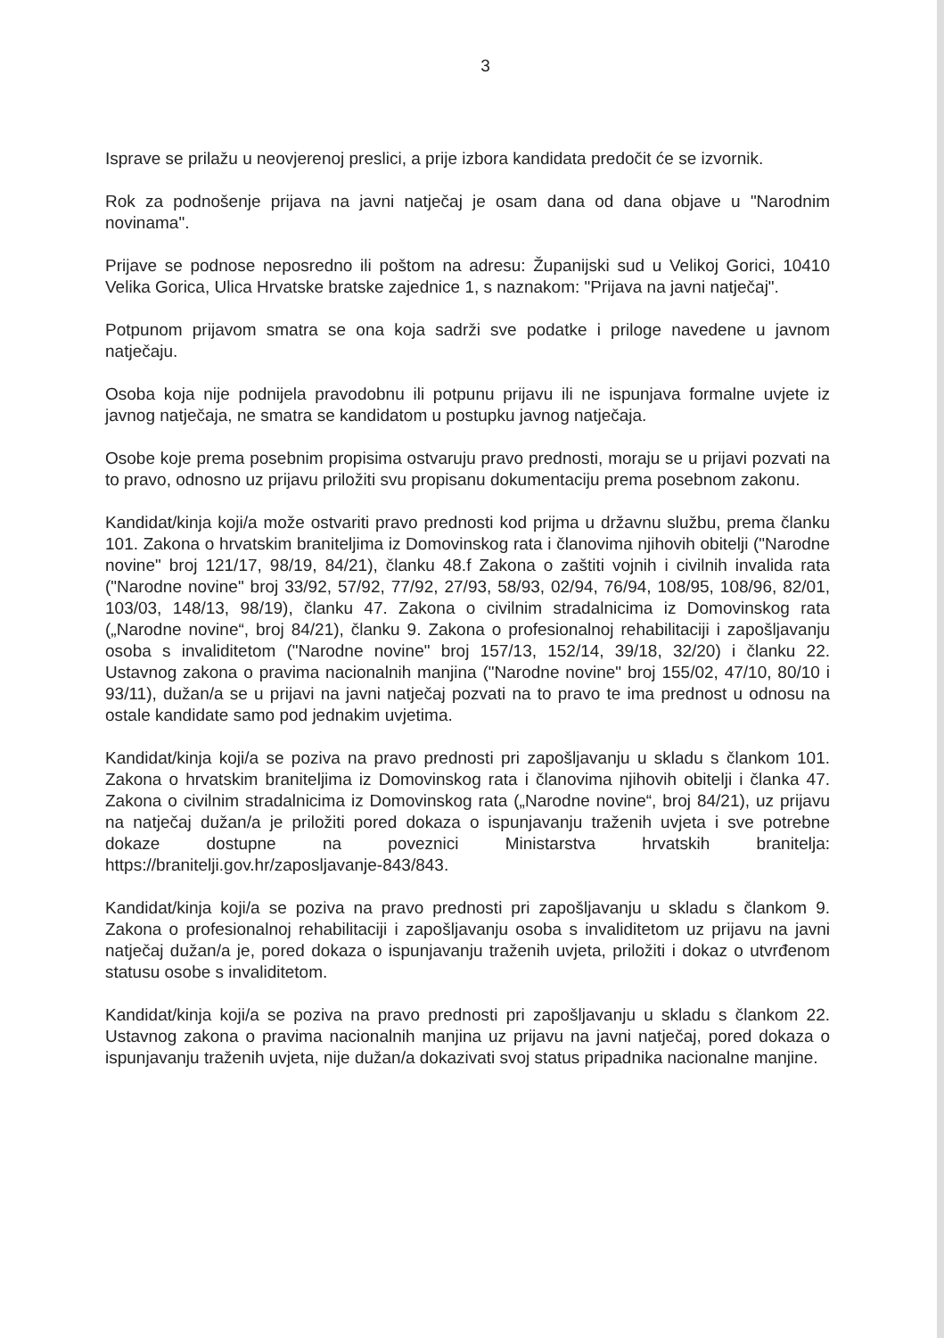3
Isprave se prilažu u neovjerenoj preslici, a prije izbora kandidata predočit će se izvornik.
Rok za podnošenje prijava na javni natječaj je osam dana od dana objave u "Narodnim novinama".
Prijave se podnose neposredno ili poštom na adresu: Županijski sud u Velikoj Gorici, 10410 Velika Gorica, Ulica Hrvatske bratske zajednice 1, s naznakom: "Prijava na javni natječaj".
Potpunom prijavom smatra se ona koja sadrži sve podatke i priloge navedene u javnom natječaju.
Osoba koja nije podnijela pravodobnu ili potpunu prijavu ili ne ispunjava formalne uvjete iz javnog natječaja, ne smatra se kandidatom u postupku javnog natječaja.
Osobe koje prema posebnim propisima ostvaruju pravo prednosti, moraju se u prijavi pozvati na to pravo, odnosno uz prijavu priložiti svu propisanu dokumentaciju prema posebnom zakonu.
Kandidat/kinja koji/a može ostvariti pravo prednosti kod prijma u državnu službu, prema članku 101. Zakona o hrvatskim braniteljima iz Domovinskog rata i članovima njihovih obitelji ("Narodne novine" broj 121/17, 98/19, 84/21), članku 48.f Zakona o zaštiti vojnih i civilnih invalida rata ("Narodne novine" broj 33/92, 57/92, 77/92, 27/93, 58/93, 02/94, 76/94, 108/95, 108/96, 82/01, 103/03, 148/13, 98/19), članku 47. Zakona o civilnim stradalnicima iz Domovinskog rata („Narodne novine“, broj 84/21), članku 9. Zakona o profesionalnoj rehabilitaciji i zapošljavanju osoba s invaliditetom ("Narodne novine" broj 157/13, 152/14, 39/18, 32/20) i članku 22. Ustavnog zakona o pravima nacionalnih manjina ("Narodne novine" broj 155/02, 47/10, 80/10 i 93/11), dužan/a se u prijavi na javni natječaj pozvati na to pravo te ima prednost u odnosu na ostale kandidate samo pod jednakim uvjetima.
Kandidat/kinja koji/a se poziva na pravo prednosti pri zapošljavanju u skladu s člankom 101. Zakona o hrvatskim braniteljima iz Domovinskog rata i članovima njihovih obitelji i članka 47. Zakona o civilnim stradalnicima iz Domovinskog rata („Narodne novine“, broj 84/21), uz prijavu na natječaj dužan/a je priložiti pored dokaza o ispunjavanju traženih uvjeta i sve potrebne dokaze dostupne na poveznici Ministarstva hrvatskih branitelja: https://branitelji.gov.hr/zaposljavanje-843/843.
Kandidat/kinja koji/a se poziva na pravo prednosti pri zapošljavanju u skladu s člankom 9. Zakona o profesionalnoj rehabilitaciji i zapošljavanju osoba s invaliditetom uz prijavu na javni natječaj dužan/a je, pored dokaza o ispunjavanju traženih uvjeta, priložiti i dokaz o utvrđenom statusu osobe s invaliditetom.
Kandidat/kinja koji/a se poziva na pravo prednosti pri zapošljavanju u skladu s člankom 22. Ustavnog zakona o pravima nacionalnih manjina uz prijavu na javni natječaj, pored dokaza o ispunjavanju traženih uvjeta, nije dužan/a dokazivati svoj status pripadnika nacionalne manjine.